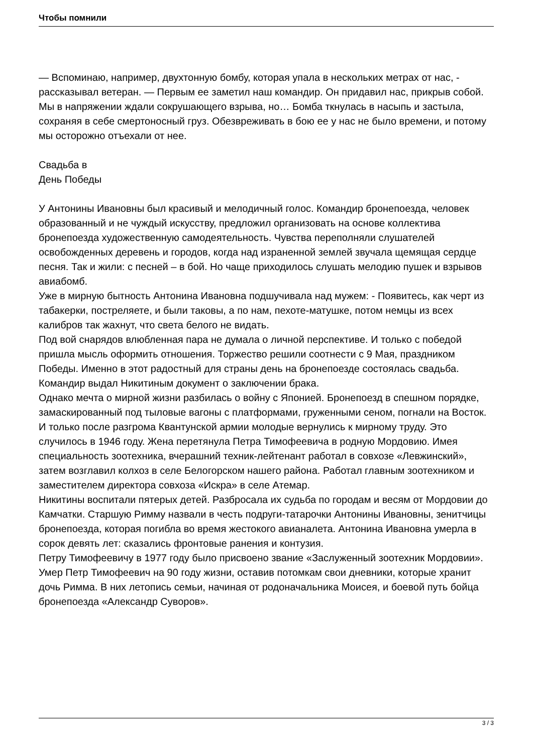Чтобы помнили
— Вспоминаю, например, двухтонную бомбу, которая упала в нескольких метрах от нас, - рассказывал ветеран. — Первым ее заметил наш командир. Он придавил нас, прикрыв собой. Мы в напряжении ждали сокрушающего взрыва, но… Бомба ткнулась в насыпь и застыла, сохраняя в себе смертоносный груз. Обезвреживать в бою ее у нас не было времени, и потому мы осторожно отъехали от нее.
Свадьба в
День Победы
У Антонины Ивановны был красивый и мелодичный голос. Командир бронепоезда, человек образованный и не чуждый искусству, предложил организовать на основе коллектива бронепоезда художественную самодеятельность. Чувства переполняли слушателей освобожденных деревень и городов, когда над израненной землей звучала щемящая сердце песня. Так и жили: с песней – в бой. Но чаще приходилось слушать мелодию пушек и взрывов авиабомб.
Уже в мирную бытность Антонина Ивановна подшучивала над мужем: - Появитесь, как черт из табакерки, постреляете, и были таковы, а по нам, пехоте-матушке, потом немцы из всех калибров так жахнут, что света белого не видать.
Под вой снарядов влюбленная пара не думала о личной перспективе. И только с победой пришла мысль оформить отношения. Торжество решили соотнести с 9 Мая, праздником Победы. Именно в этот радостный для страны день на бронепоезде состоялась свадьба. Командир выдал Никитиным документ о заключении брака.
Однако мечта о мирной жизни разбилась о войну с Японией. Бронепоезд в спешном порядке, замаскированный под тыловые вагоны с платформами, груженными сеном, погнали на Восток. И только после разгрома Квантунской армии молодые вернулись к мирному труду. Это случилось в 1946 году. Жена перетянула Петра Тимофеевича в родную Мордовию. Имея специальность зоотехника, вчерашний техник-лейтенант работал в совхозе «Левжинский», затем возглавил колхоз в селе Белогорском нашего района. Работал главным зоотехником и заместителем директора совхоза «Искра» в селе Атемар.
Никитины воспитали пятерых детей. Разбросала их судьба по городам и весям от Мордовии до Камчатки. Старшую Римму назвали в честь подруги-татарочки Антонины Ивановны, зенитчицы бронепоезда, которая погибла во время жестокого авианалета. Антонина Ивановна умерла в сорок девять лет: сказались фронтовые ранения и контузия.
Петру Тимофеевичу в 1977 году было присвоено звание «Заслуженный зоотехник Мордовии».
Умер Петр Тимофеевич на 90 году жизни, оставив потомкам свои дневники, которые хранит дочь Римма. В них летопись семьи, начиная от родоначальника Моисея, и боевой путь бойца бронепоезда «Александр Суворов».
3 / 3